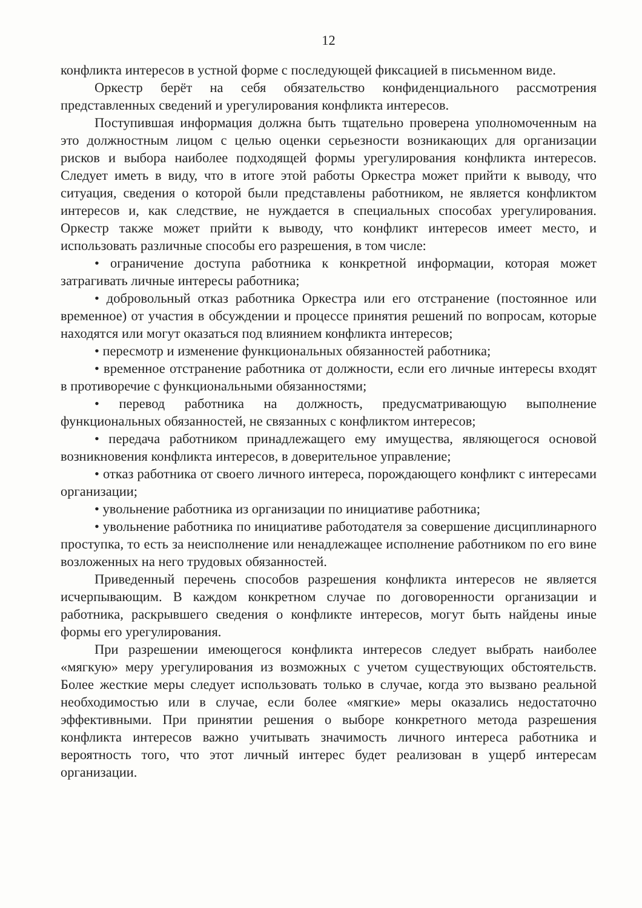12
конфликта интересов в устной форме с последующей фиксацией в письменном виде.
Оркестр берёт на себя обязательство конфиденциального рассмотрения представленных сведений и урегулирования конфликта интересов.
Поступившая информация должна быть тщательно проверена уполномоченным на это должностным лицом с целью оценки серьезности возникающих для организации рисков и выбора наиболее подходящей формы урегулирования конфликта интересов. Следует иметь в виду, что в итоге этой работы Оркестра может прийти к выводу, что ситуация, сведения о которой были представлены работником, не является конфликтом интересов и, как следствие, не нуждается в специальных способах урегулирования. Оркестр также может прийти к выводу, что конфликт интересов имеет место, и использовать различные способы его разрешения, в том числе:
• ограничение доступа работника к конкретной информации, которая может затрагивать личные интересы работника;
• добровольный отказ работника Оркестра или его отстранение (постоянное или временное) от участия в обсуждении и процессе принятия решений по вопросам, которые находятся или могут оказаться под влиянием конфликта интересов;
• пересмотр и изменение функциональных обязанностей работника;
• временное отстранение работника от должности, если его личные интересы входят в противоречие с функциональными обязанностями;
• перевод работника на должность, предусматривающую выполнение функциональных обязанностей, не связанных с конфликтом интересов;
• передача работником принадлежащего ему имущества, являющегося основой возникновения конфликта интересов, в доверительное управление;
• отказ работника от своего личного интереса, порождающего конфликт с интересами организации;
• увольнение работника из организации по инициативе работника;
• увольнение работника по инициативе работодателя за совершение дисциплинарного проступка, то есть за неисполнение или ненадлежащее исполнение работником по его вине возложенных на него трудовых обязанностей.
Приведенный перечень способов разрешения конфликта интересов не является исчерпывающим. В каждом конкретном случае по договоренности организации и работника, раскрывшего сведения о конфликте интересов, могут быть найдены иные формы его урегулирования.
При разрешении имеющегося конфликта интересов следует выбрать наиболее «мягкую» меру урегулирования из возможных с учетом существующих обстоятельств. Более жесткие меры следует использовать только в случае, когда это вызвано реальной необходимостью или в случае, если более «мягкие» меры оказались недостаточно эффективными. При принятии решения о выборе конкретного метода разрешения конфликта интересов важно учитывать значимость личного интереса работника и вероятность того, что этот личный интерес будет реализован в ущерб интересам организации.